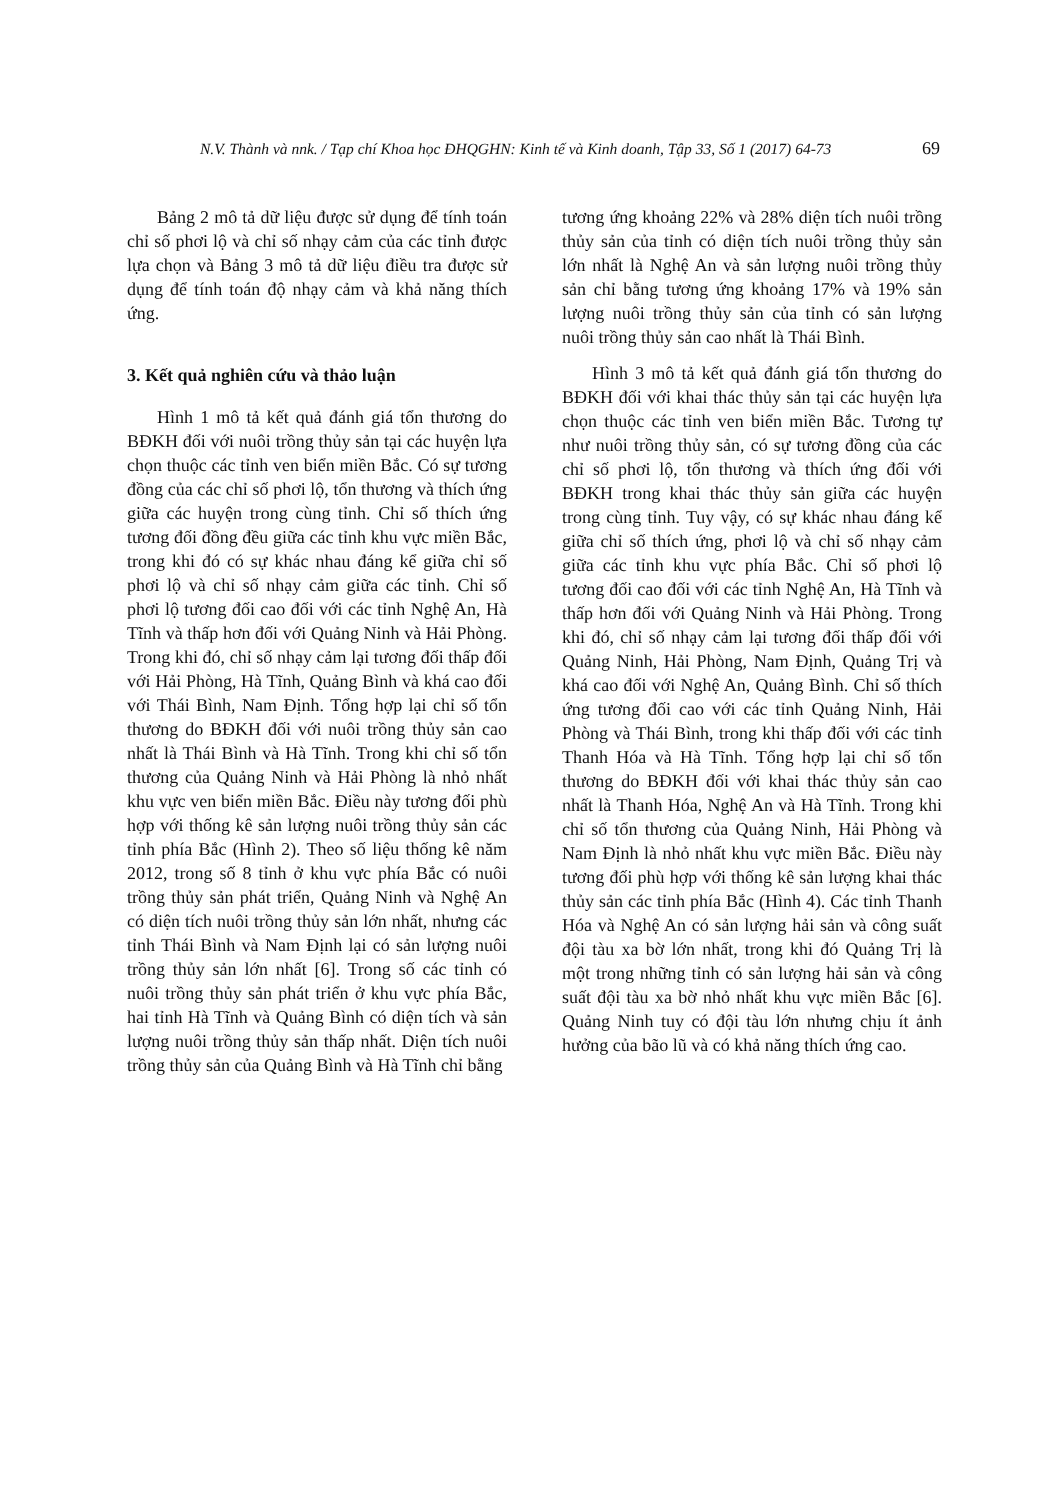N.V. Thành và nnk. / Tạp chí Khoa học ĐHQGHN: Kinh tế và Kinh doanh, Tập 33, Số 1 (2017) 64-73 69
Bảng 2 mô tả dữ liệu được sử dụng để tính toán chỉ số phơi lộ và chỉ số nhạy cảm của các tỉnh được lựa chọn và Bảng 3 mô tả dữ liệu điều tra được sử dụng để tính toán độ nhạy cảm và khả năng thích ứng.
3. Kết quả nghiên cứu và thảo luận
Hình 1 mô tả kết quả đánh giá tổn thương do BĐKH đối với nuôi trồng thủy sản tại các huyện lựa chọn thuộc các tỉnh ven biển miền Bắc. Có sự tương đồng của các chỉ số phơi lộ, tổn thương và thích ứng giữa các huyện trong cùng tỉnh. Chỉ số thích ứng tương đối đồng đều giữa các tỉnh khu vực miền Bắc, trong khi đó có sự khác nhau đáng kể giữa chỉ số phơi lộ và chỉ số nhạy cảm giữa các tỉnh. Chỉ số phơi lộ tương đối cao đối với các tỉnh Nghệ An, Hà Tĩnh và thấp hơn đối với Quảng Ninh và Hải Phòng. Trong khi đó, chỉ số nhạy cảm lại tương đối thấp đối với Hải Phòng, Hà Tĩnh, Quảng Bình và khá cao đối với Thái Bình, Nam Định. Tổng hợp lại chỉ số tổn thương do BĐKH đối với nuôi trồng thủy sản cao nhất là Thái Bình và Hà Tĩnh. Trong khi chỉ số tổn thương của Quảng Ninh và Hải Phòng là nhỏ nhất khu vực ven biển miền Bắc. Điều này tương đối phù hợp với thống kê sản lượng nuôi trồng thủy sản các tỉnh phía Bắc (Hình 2). Theo số liệu thống kê năm 2012, trong số 8 tỉnh ở khu vực phía Bắc có nuôi trồng thủy sản phát triển, Quảng Ninh và Nghệ An có diện tích nuôi trồng thủy sản lớn nhất, nhưng các tỉnh Thái Bình và Nam Định lại có sản lượng nuôi trồng thủy sản lớn nhất [6]. Trong số các tỉnh có nuôi trồng thủy sản phát triển ở khu vực phía Bắc, hai tỉnh Hà Tĩnh và Quảng Bình có diện tích và sản lượng nuôi trồng thủy sản thấp nhất. Diện tích nuôi trồng thủy sản của Quảng Bình và Hà Tĩnh chỉ bằng
tương ứng khoảng 22% và 28% diện tích nuôi trồng thủy sản của tỉnh có diện tích nuôi trồng thủy sản lớn nhất là Nghệ An và sản lượng nuôi trồng thủy sản chỉ bằng tương ứng khoảng 17% và 19% sản lượng nuôi trồng thủy sản của tỉnh có sản lượng nuôi trồng thủy sản cao nhất là Thái Bình.
Hình 3 mô tả kết quả đánh giá tổn thương do BĐKH đối với khai thác thủy sản tại các huyện lựa chọn thuộc các tỉnh ven biển miền Bắc. Tương tự như nuôi trồng thủy sản, có sự tương đồng của các chỉ số phơi lộ, tổn thương và thích ứng đối với BĐKH trong khai thác thủy sản giữa các huyện trong cùng tỉnh. Tuy vậy, có sự khác nhau đáng kể giữa chỉ số thích ứng, phơi lộ và chỉ số nhạy cảm giữa các tỉnh khu vực phía Bắc. Chỉ số phơi lộ tương đối cao đối với các tỉnh Nghệ An, Hà Tĩnh và thấp hơn đối với Quảng Ninh và Hải Phòng. Trong khi đó, chỉ số nhạy cảm lại tương đối thấp đối với Quảng Ninh, Hải Phòng, Nam Định, Quảng Trị và khá cao đối với Nghệ An, Quảng Bình. Chỉ số thích ứng tương đối cao với các tỉnh Quảng Ninh, Hải Phòng và Thái Bình, trong khi thấp đối với các tỉnh Thanh Hóa và Hà Tĩnh. Tổng hợp lại chỉ số tổn thương do BĐKH đối với khai thác thủy sản cao nhất là Thanh Hóa, Nghệ An và Hà Tĩnh. Trong khi chỉ số tổn thương của Quảng Ninh, Hải Phòng và Nam Định là nhỏ nhất khu vực miền Bắc. Điều này tương đối phù hợp với thống kê sản lượng khai thác thủy sản các tỉnh phía Bắc (Hình 4). Các tỉnh Thanh Hóa và Nghệ An có sản lượng hải sản và công suất đội tàu xa bờ lớn nhất, trong khi đó Quảng Trị là một trong những tỉnh có sản lượng hải sản và công suất đội tàu xa bờ nhỏ nhất khu vực miền Bắc [6]. Quảng Ninh tuy có đội tàu lớn nhưng chịu ít ảnh hưởng của bão lũ và có khả năng thích ứng cao.